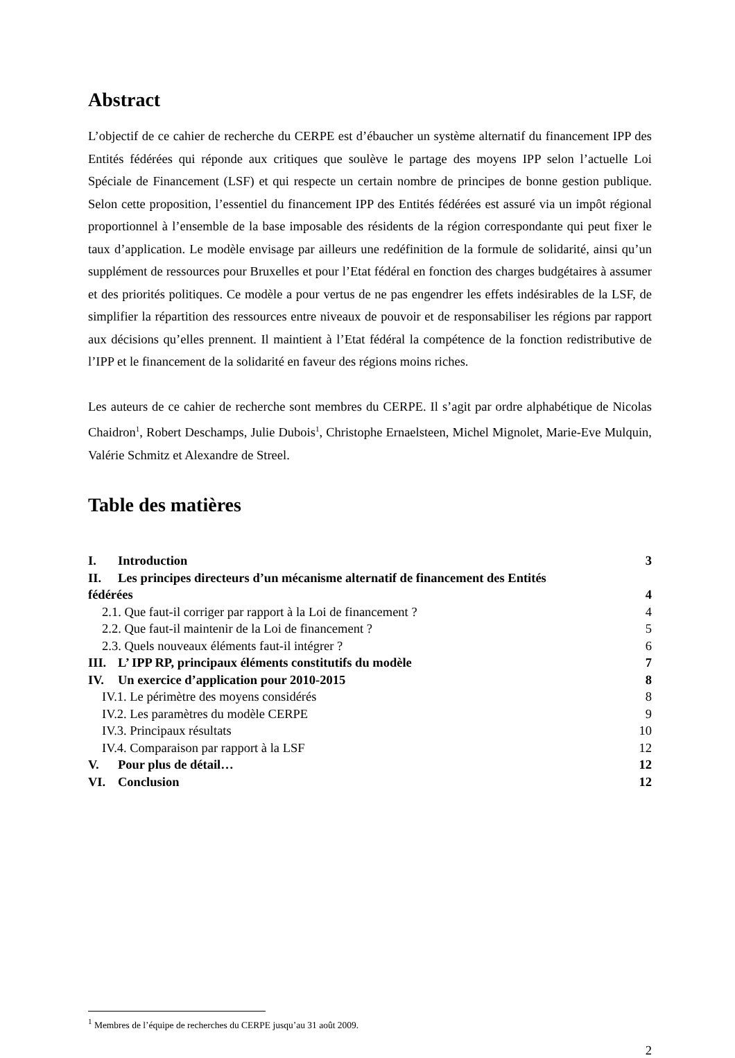Abstract
L’objectif de ce cahier de recherche du CERPE est d’ébaucher un système alternatif du financement IPP des Entités fédérées qui réponde aux critiques que soulève le partage des moyens IPP selon l’actuelle Loi Spéciale de Financement (LSF) et qui respecte un certain nombre de principes de bonne gestion publique. Selon cette proposition, l’essentiel du financement IPP des Entités fédérées est assuré via un impôt régional proportionnel à l’ensemble de la base imposable des résidents de la région correspondante qui peut fixer le taux d’application. Le modèle envisage par ailleurs une redéfinition de la formule de solidarité, ainsi qu’un supplément de ressources pour Bruxelles et pour l’Etat fédéral en fonction des charges budgétaires à assumer et des priorités politiques. Ce modèle a pour vertus de ne pas engendrer les effets indésirables de la LSF, de simplifier la répartition des ressources entre niveaux de pouvoir et de responsabiliser les régions par rapport aux décisions qu’elles prennent. Il maintient à l’Etat fédéral la compétence de la fonction redistributive de l’IPP et le financement de la solidarité en faveur des régions moins riches.
Les auteurs de ce cahier de recherche sont membres du CERPE. Il s’agit par ordre alphabétique de Nicolas Chaidron<sup>1</sup>, Robert Deschamps, Julie Dubois<sup>1</sup>, Christophe Ernaelsteen, Michel Mignolet, Marie-Eve Mulquin, Valérie Schmitz et Alexandre de Streel.
Table des matières
I. Introduction 3
II. Les principes directeurs d’un mécanisme alternatif de financement des Entités
fédérées 4
2.1. Que faut-il corriger par rapport à la Loi de financement ? 4
2.2. Que faut-il maintenir de la Loi de financement ? 5
2.3. Quels nouveaux éléments faut-il intégrer ? 6
III. L’ IPP RP, principaux éléments constitutifs du modèle 7
IV. Un exercice d’application pour 2010-2015 8
IV.1. Le périmètre des moyens considérés 8
IV.2. Les paramètres du modèle CERPE 9
IV.3. Principaux résultats 10
IV.4. Comparaison par rapport à la LSF 12
V. Pour plus de détail… 12
VI. Conclusion 12
<sup>1</sup> Membres de l’équipe de recherches du CERPE jusqu’au 31 août 2009.
2